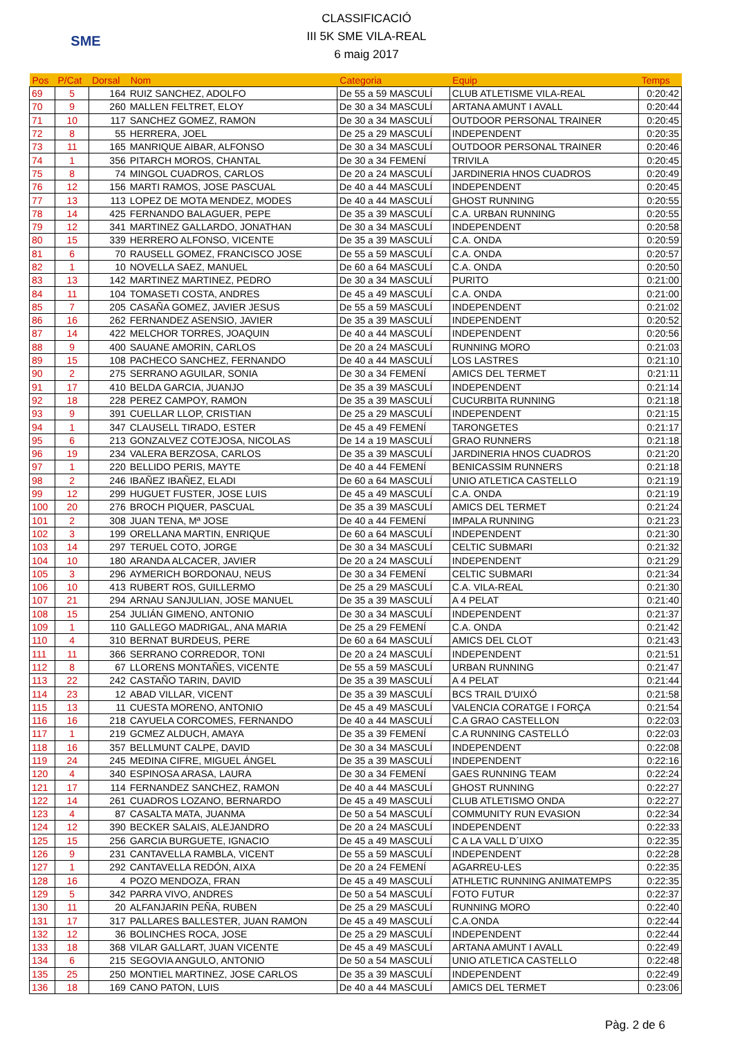SME
CLASSIFICACIÓ
III 5K SME VILA-REAL
6 maig 2017
| Pos | P/Cat | Dorsal | Nom | Categoria | Equip | Temps |
| --- | --- | --- | --- | --- | --- | --- |
| 69 | 5 | 164 | RUIZ SANCHEZ, ADOLFO | De 55 a 59 MASCULÍ | CLUB ATLETISME VILA-REAL | 0:20:42 |
| 70 | 9 | 260 | MALLEN FELTRET, ELOY | De 30 a 34 MASCULÍ | ARTANA AMUNT I AVALL | 0:20:44 |
| 71 | 10 | 117 | SANCHEZ GOMEZ, RAMON | De 30 a 34 MASCULÍ | OUTDOOR PERSONAL TRAINER | 0:20:45 |
| 72 | 8 | 55 | HERRERA, JOEL | De 25 a 29 MASCULÍ | INDEPENDENT | 0:20:35 |
| 73 | 11 | 165 | MANRIQUE AIBAR, ALFONSO | De 30 a 34 MASCULÍ | OUTDOOR PERSONAL TRAINER | 0:20:46 |
| 74 | 1 | 356 | PITARCH MOROS, CHANTAL | De 30 a 34 FEMENÍ | TRIVILA | 0:20:45 |
| 75 | 8 | 74 | MINGOL CUADROS, CARLOS | De 20 a 24 MASCULÍ | JARDINERIA HNOS CUADROS | 0:20:49 |
| 76 | 12 | 156 | MARTI RAMOS, JOSE PASCUAL | De 40 a 44 MASCULÍ | INDEPENDENT | 0:20:45 |
| 77 | 13 | 113 | LOPEZ DE MOTA MENDEZ, MODES | De 40 a 44 MASCULÍ | GHOST RUNNING | 0:20:55 |
| 78 | 14 | 425 | FERNANDO BALAGUER, PEPE | De 35 a 39 MASCULÍ | C.A. URBAN RUNNING | 0:20:55 |
| 79 | 12 | 341 | MARTINEZ GALLARDO, JONATHAN | De 30 a 34 MASCULÍ | INDEPENDENT | 0:20:58 |
| 80 | 15 | 339 | HERRERO ALFONSO, VICENTE | De 35 a 39 MASCULÍ | C.A. ONDA | 0:20:59 |
| 81 | 6 | 70 | RAUSELL GOMEZ, FRANCISCO JOSE | De 55 a 59 MASCULÍ | C.A. ONDA | 0:20:57 |
| 82 | 1 | 10 | NOVELLA SAEZ, MANUEL | De 60 a 64 MASCULÍ | C.A. ONDA | 0:20:50 |
| 83 | 13 | 142 | MARTINEZ MARTINEZ, PEDRO | De 30 a 34 MASCULÍ | PURITO | 0:21:00 |
| 84 | 11 | 104 | TOMASETI COSTA, ANDRES | De 45 a 49 MASCULÍ | C.A. ONDA | 0:21:00 |
| 85 | 7 | 205 | CASAÑA GOMEZ, JAVIER JESUS | De 55 a 59 MASCULÍ | INDEPENDENT | 0:21:02 |
| 86 | 16 | 262 | FERNANDEZ ASENSIO, JAVIER | De 35 a 39 MASCULÍ | INDEPENDENT | 0:20:52 |
| 87 | 14 | 422 | MELCHOR TORRES, JOAQUIN | De 40 a 44 MASCULÍ | INDEPENDENT | 0:20:56 |
| 88 | 9 | 400 | SAUANE AMORIN, CARLOS | De 20 a 24 MASCULÍ | RUNNING MORO | 0:21:03 |
| 89 | 15 | 108 | PACHECO SANCHEZ, FERNANDO | De 40 a 44 MASCULÍ | LOS LASTRES | 0:21:10 |
| 90 | 2 | 275 | SERRANO AGUILAR, SONIA | De 30 a 34 FEMENÍ | AMICS DEL TERMET | 0:21:11 |
| 91 | 17 | 410 | BELDA GARCIA, JUANJO | De 35 a 39 MASCULÍ | INDEPENDENT | 0:21:14 |
| 92 | 18 | 228 | PEREZ CAMPOY, RAMON | De 35 a 39 MASCULÍ | CUCURBITA RUNNING | 0:21:18 |
| 93 | 9 | 391 | CUELLAR LLOP, CRISTIAN | De 25 a 29 MASCULÍ | INDEPENDENT | 0:21:15 |
| 94 | 1 | 347 | CLAUSELL TIRADO, ESTER | De 45 a 49 FEMENÍ | TARONGETES | 0:21:17 |
| 95 | 6 | 213 | GONZALVEZ COTEJOSA, NICOLAS | De 14 a 19 MASCULÍ | GRAO RUNNERS | 0:21:18 |
| 96 | 19 | 234 | VALERA BERZOSA, CARLOS | De 35 a 39 MASCULÍ | JARDINERIA HNOS CUADROS | 0:21:20 |
| 97 | 1 | 220 | BELLIDO PERIS, MAYTE | De 40 a 44 FEMENÍ | BENICASSIM RUNNERS | 0:21:18 |
| 98 | 2 | 246 | IBAÑEZ IBAÑEZ, ELADI | De 60 a 64 MASCULÍ | UNIO ATLETICA CASTELLO | 0:21:19 |
| 99 | 12 | 299 | HUGUET FUSTER, JOSE LUIS | De 45 a 49 MASCULÍ | C.A. ONDA | 0:21:19 |
| 100 | 20 | 276 | BROCH PIQUER, PASCUAL | De 35 a 39 MASCULÍ | AMICS DEL TERMET | 0:21:24 |
| 101 | 2 | 308 | JUAN TENA, Mª JOSE | De 40 a 44 FEMENÍ | IMPALA RUNNING | 0:21:23 |
| 102 | 3 | 199 | ORELLANA MARTIN, ENRIQUE | De 60 a 64 MASCULÍ | INDEPENDENT | 0:21:30 |
| 103 | 14 | 297 | TERUEL COTO, JORGE | De 30 a 34 MASCULÍ | CELTIC SUBMARI | 0:21:32 |
| 104 | 10 | 180 | ARANDA ALCACER, JAVIER | De 20 a 24 MASCULÍ | INDEPENDENT | 0:21:29 |
| 105 | 3 | 296 | AYMERICH BORDONAU, NEUS | De 30 a 34 FEMENÍ | CELTIC SUBMARI | 0:21:34 |
| 106 | 10 | 413 | RUBERT ROS, GUILLERMO | De 25 a 29 MASCULÍ | C.A. VILA-REAL | 0:21:30 |
| 107 | 21 | 294 | ARNAU SANJULIAN, JOSE MANUEL | De 35 a 39 MASCULÍ | A 4 PELAT | 0:21:40 |
| 108 | 15 | 254 | JULIÁN GIMENO, ANTONIO | De 30 a 34 MASCULÍ | INDEPENDENT | 0:21:37 |
| 109 | 1 | 110 | GALLEGO MADRIGAL, ANA MARIA | De 25 a 29 FEMENÍ | C.A. ONDA | 0:21:42 |
| 110 | 4 | 310 | BERNAT BURDEUS, PERE | De 60 a 64 MASCULÍ | AMICS DEL CLOT | 0:21:43 |
| 111 | 11 | 366 | SERRANO CORREDOR, TONI | De 20 a 24 MASCULÍ | INDEPENDENT | 0:21:51 |
| 112 | 8 | 67 | LLORENS MONTAÑES, VICENTE | De 55 a 59 MASCULÍ | URBAN RUNNING | 0:21:47 |
| 113 | 22 | 242 | CASTAÑO TARIN, DAVID | De 35 a 39 MASCULÍ | A 4 PELAT | 0:21:44 |
| 114 | 23 | 12 | ABAD VILLAR, VICENT | De 35 a 39 MASCULÍ | BCS TRAIL D'UIXÓ | 0:21:58 |
| 115 | 13 | 11 | CUESTA MORENO, ANTONIO | De 45 a 49 MASCULÍ | VALENCIA CORATGE I FORÇA | 0:21:54 |
| 116 | 16 | 218 | CAYUELA CORCOMES, FERNANDO | De 40 a 44 MASCULÍ | C.A GRAO CASTELLON | 0:22:03 |
| 117 | 1 | 219 | GCMEZ ALDUCH, AMAYA | De 35 a 39 FEMENÍ | C.A RUNNING CASTELLÓ | 0:22:03 |
| 118 | 16 | 357 | BELLMUNT CALPE, DAVID | De 30 a 34 MASCULÍ | INDEPENDENT | 0:22:08 |
| 119 | 24 | 245 | MEDINA CIFRE, MIGUEL ÁNGEL | De 35 a 39 MASCULÍ | INDEPENDENT | 0:22:16 |
| 120 | 4 | 340 | ESPINOSA ARASA, LAURA | De 30 a 34 FEMENÍ | GAES RUNNING TEAM | 0:22:24 |
| 121 | 17 | 114 | FERNANDEZ SANCHEZ, RAMON | De 40 a 44 MASCULÍ | GHOST RUNNING | 0:22:27 |
| 122 | 14 | 261 | CUADROS LOZANO, BERNARDO | De 45 a 49 MASCULÍ | CLUB ATLETISMO ONDA | 0:22:27 |
| 123 | 4 | 87 | CASALTA MATA, JUANMA | De 50 a 54 MASCULÍ | COMMUNITY RUN EVASION | 0:22:34 |
| 124 | 12 | 390 | BECKER SALAIS, ALEJANDRO | De 20 a 24 MASCULÍ | INDEPENDENT | 0:22:33 |
| 125 | 15 | 256 | GARCIA BURGUETE, IGNACIO | De 45 a 49 MASCULÍ | C A LA VALL D´UIXO | 0:22:35 |
| 126 | 9 | 231 | CANTAVELLA RAMBLA, VICENT | De 55 a 59 MASCULÍ | INDEPENDENT | 0:22:28 |
| 127 | 1 | 292 | CANTAVELLA REDÓN, AIXA | De 20 a 24 FEMENÍ | AGARREU-LES | 0:22:35 |
| 128 | 16 | 4 | POZO MENDOZA, FRAN | De 45 a 49 MASCULÍ | ATHLETIC RUNNING ANIMATEMPS | 0:22:35 |
| 129 | 5 | 342 | PARRA VIVO, ANDRES | De 50 a 54 MASCULÍ | FOTO FUTUR | 0:22:37 |
| 130 | 11 | 20 | ALFANJARIN PEÑA, RUBEN | De 25 a 29 MASCULÍ | RUNNING MORO | 0:22:40 |
| 131 | 17 | 317 | PALLARES BALLESTER, JUAN RAMON | De 45 a 49 MASCULÍ | C.A.ONDA | 0:22:44 |
| 132 | 12 | 36 | BOLINCHES ROCA, JOSE | De 25 a 29 MASCULÍ | INDEPENDENT | 0:22:44 |
| 133 | 18 | 368 | VILAR GALLART, JUAN VICENTE | De 45 a 49 MASCULÍ | ARTANA AMUNT I AVALL | 0:22:49 |
| 134 | 6 | 215 | SEGOVIA ANGULO, ANTONIO | De 50 a 54 MASCULÍ | UNIO ATLETICA CASTELLO | 0:22:48 |
| 135 | 25 | 250 | MONTIEL MARTINEZ, JOSE CARLOS | De 35 a 39 MASCULÍ | INDEPENDENT | 0:22:49 |
| 136 | 18 | 169 | CANO PATON, LUIS | De 40 a 44 MASCULÍ | AMICS DEL TERMET | 0:23:06 |
Pàg. 2 de 6